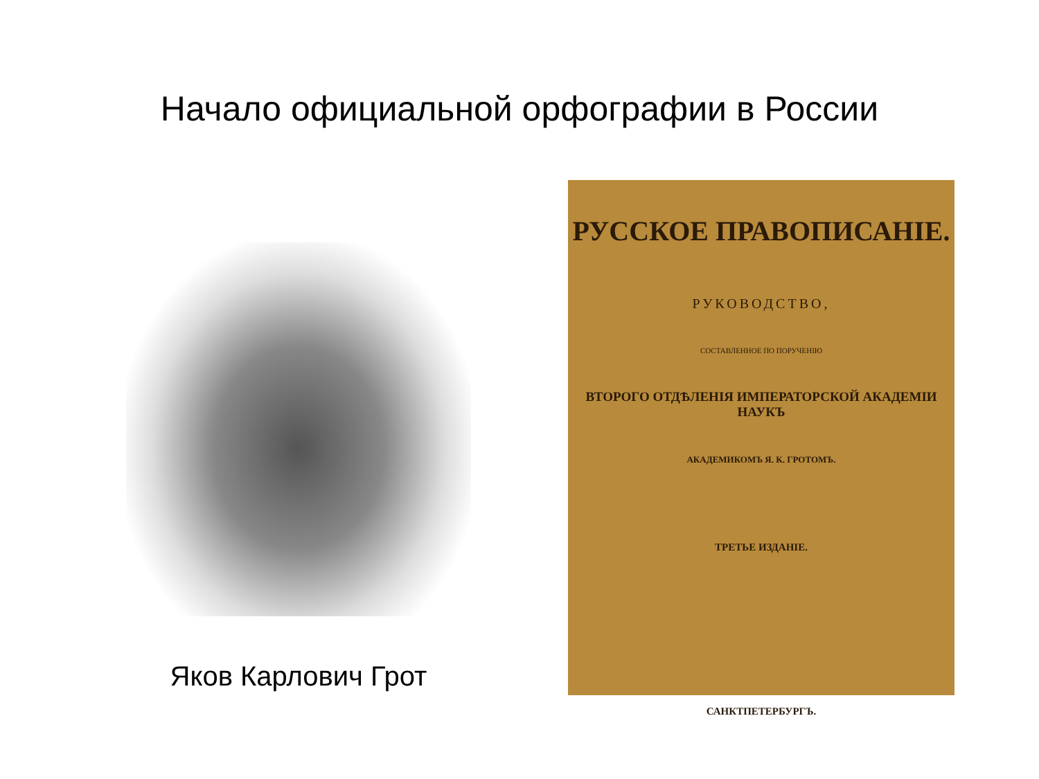Начало официальной орфографии в России
Яков Карлович Грот
РУССКОЕ ПРАВОПИСАНІЕ.
РУКОВОДСТВО,
СОСТАВЛЕННОЕ ПО ПОРУЧЕНІЮ
ВТОРОГО ОТДѢЛЕНІЯ ИМПЕРАТОРСКОЙ АКАДЕМІИ НАУКЪ
АКАДЕМИКОМЪ Я. К. ГРОТОМЪ.
ТРЕТЬЕ ИЗДАНІЕ.
САНКТПЕТЕРБУРГЪ.